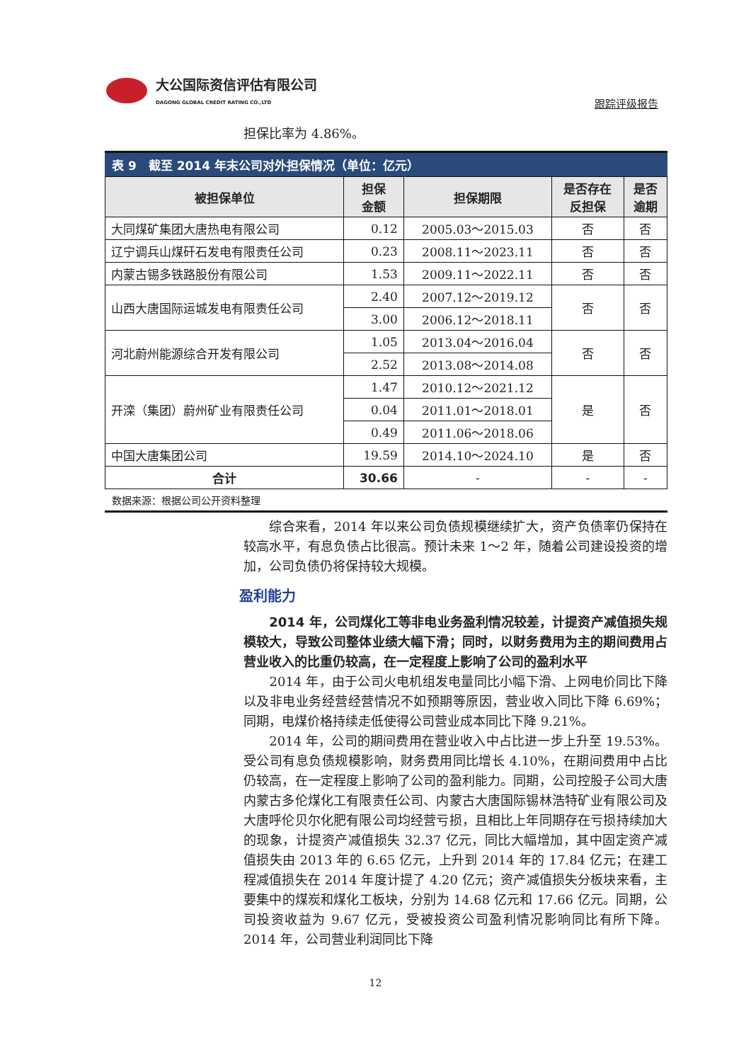大公国际资信评估有限公司
DAGONG GLOBAL CREDIT RATING CO.,LTD
跟踪评级报告
担保比率为 4.86%。
表 9　截至 2014 年末公司对外担保情况（单位：亿元）
| 被担保单位 | 担保 金额 | 担保期限 | 是否存在 反担保 | 是否 逾期 |
| --- | --- | --- | --- | --- |
| 大同煤矿集团大唐热电有限公司 | 0.12 | 2005.03～2015.03 | 否 | 否 |
| 辽宁调兵山煤矸石发电有限责任公司 | 0.23 | 2008.11～2023.11 | 否 | 否 |
| 内蒙古锡多铁路股份有限公司 | 1.53 | 2009.11～2022.11 | 否 | 否 |
| 山西大唐国际运城发电有限责任公司 | 2.40 | 2007.12～2019.12 | 否 | 否 |
| | 3.00 | 2006.12～2018.11 | | |
| 河北蔚州能源综合开发有限公司 | 1.05 | 2013.04～2016.04 | 否 | 否 |
| | 2.52 | 2013.08～2014.08 | | |
| 开滦（集团）蔚州矿业有限责任公司 | 1.47 | 2010.12～2021.12 | 是 | 否 |
| | 0.04 | 2011.01～2018.01 | | |
| | 0.49 | 2011.06～2018.06 | | |
| 中国大唐集团公司 | 19.59 | 2014.10～2024.10 | 是 | 否 |
| 合计 | 30.66 | - | - | - |
数据来源：根据公司公开资料整理
　　综合来看，2014 年以来公司负债规模继续扩大，资产负债率仍保持在较高水平，有息负债占比很高。预计未来 1～2 年，随着公司建设投资的增加，公司负债仍将保持较大规模。
盈利能力
　　2014 年，公司煤化工等非电业务盈利情况较差，计提资产减值损失规模较大，导致公司整体业绩大幅下滑；同时，以财务费用为主的期间费用占营业收入的比重仍较高，在一定程度上影响了公司的盈利水平
　　2014 年，由于公司火电机组发电量同比小幅下滑、上网电价同比下降以及非电业务经营经营情况不如预期等原因，营业收入同比下降 6.69%；同期，电煤价格持续走低使得公司营业成本同比下降 9.21%。
　　2014 年，公司的期间费用在营业收入中占比进一步上升至 19.53%。受公司有息负债规模影响，财务费用同比增长 4.10%，在期间费用中占比仍较高，在一定程度上影响了公司的盈利能力。同期，公司控股子公司大唐内蒙古多伦煤化工有限责任公司、内蒙古大唐国际锡林浩特矿业有限公司及大唐呼伦贝尔化肥有限公司均经营亏损，且相比上年同期存在亏损持续加大的现象，计提资产减值损失 32.37 亿元，同比大幅增加，其中固定资产减值损失由 2013 年的 6.65 亿元，上升到 2014 年的 17.84 亿元；在建工程减值损失在 2014 年度计提了 4.20 亿元；资产减值损失分板块来看，主要集中的煤炭和煤化工板块，分别为 14.68 亿元和 17.66 亿元。同期，公司投资收益为 9.67 亿元，受被投资公司盈利情况影响同比有所下降。2014 年，公司营业利润同比下降
12